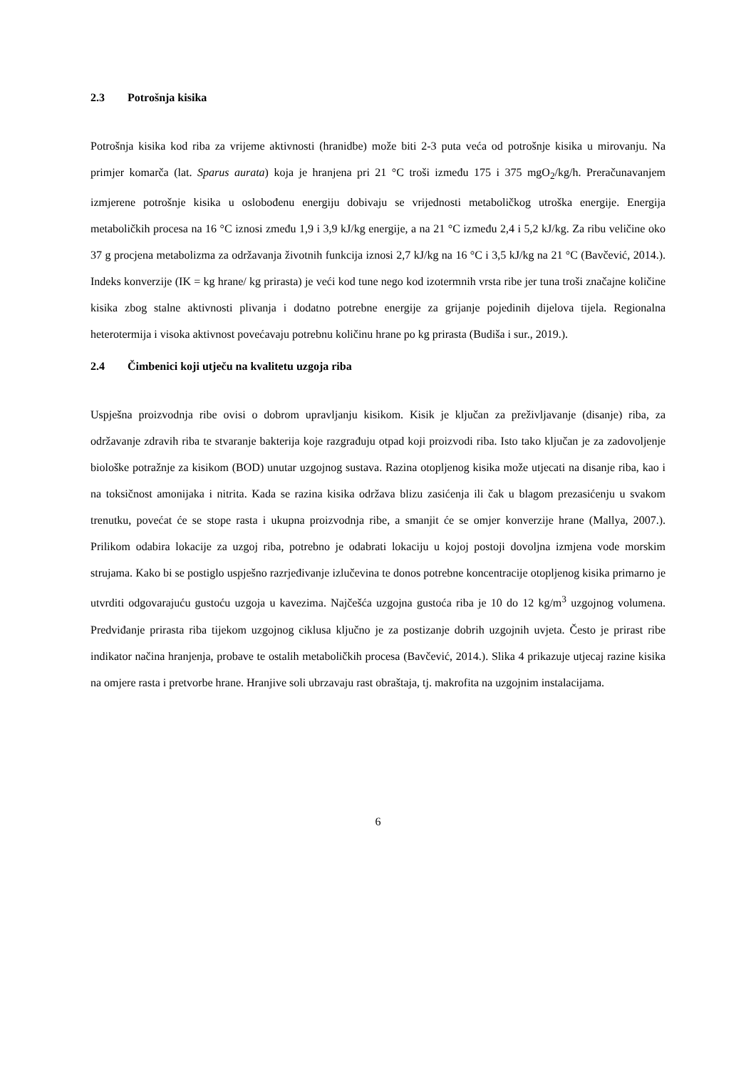2.3 Potrošnja kisika
Potrošnja kisika kod riba za vrijeme aktivnosti (hranidbe) može biti 2-3 puta veća od potrošnje kisika u mirovanju. Na primjer komarča (lat. Sparus aurata) koja je hranjena pri 21 °C troši između 175 i 375 mgO<sub>2</sub>/kg/h. Preračunavanjem izmjerene potrošnje kisika u oslobođenu energiju dobivaju se vrijednosti metaboličkog utroška energije. Energija metaboličkih procesa na 16 °C iznosi zmeđu 1,9 i 3,9 kJ/kg energije, a na 21 °C između 2,4 i 5,2 kJ/kg. Za ribu veličine oko 37 g procjena metabolizma za održavanja životnih funkcija iznosi 2,7 kJ/kg na 16 °C i 3,5 kJ/kg na 21 °C (Bavčević, 2014.). Indeks konverzije (IK = kg hrane/ kg prirasta) je veći kod tune nego kod izotermnih vrsta ribe jer tuna troši značajne količine kisika zbog stalne aktivnosti plivanja i dodatno potrebne energije za grijanje pojedinih dijelova tijela. Regionalna heterotermija i visoka aktivnost povećavaju potrebnu količinu hrane po kg prirasta (Budiša i sur., 2019.).
2.4 Čimbenici koji utječu na kvalitetu uzgoja riba
Uspješna proizvodnja ribe ovisi o dobrom upravljanju kisikom. Kisik je ključan za preživljavanje (disanje) riba, za održavanje zdravih riba te stvaranje bakterija koje razgrađuju otpad koji proizvodi riba. Isto tako ključan je za zadovoljenje biološke potražnje za kisikom (BOD) unutar uzgojnog sustava. Razina otopljenog kisika može utjecati na disanje riba, kao i na toksičnost amonijaka i nitrita. Kada se razina kisika održava blizu zasićenja ili čak u blagom prezasićenju u svakom trenutku, povećat će se stope rasta i ukupna proizvodnja ribe, a smanjit će se omjer konverzije hrane (Mallya, 2007.). Prilikom odabira lokacije za uzgoj riba, potrebno je odabrati lokaciju u kojoj postoji dovoljna izmjena vode morskim strujama. Kako bi se postiglo uspješno razrjeđivanje izlučevina te donos potrebne koncentracije otopljenog kisika primarno je utvrditi odgovarajuću gustoću uzgoja u kavezima. Najčešća uzgojna gustoća riba je 10 do 12 kg/m<sup>3</sup> uzgojnog volumena. Predviđanje prirasta riba tijekom uzgojnog ciklusa ključno je za postizanje dobrih uzgojnih uvjeta. Često je prirast ribe indikator načina hranjenja, probave te ostalih metaboličkih procesa (Bavčević, 2014.). Slika 4 prikazuje utjecaj razine kisika na omjere rasta i pretvorbe hrane. Hranjive soli ubrzavaju rast obraštaja, tj. makrofita na uzgojnim instalacijama.
6